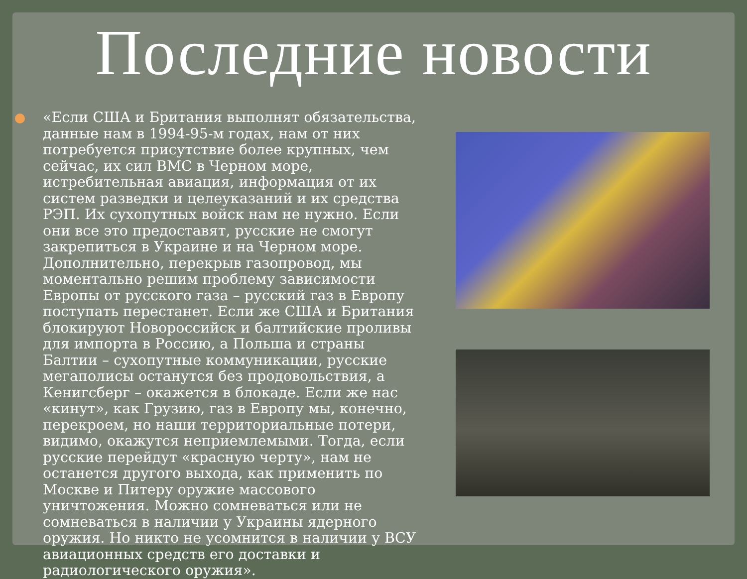Последние новости
«Если США и Британия выполнят обязательства, данные нам в 1994-95-м годах, нам от них потребуется присутствие более крупных, чем сейчас, их сил ВМС в Черном море, истребительная авиация, информация от их систем разведки и целеуказаний и их средства РЭП. Их сухопутных войск нам не нужно. Если они все это предоставят, русские не смогут закрепиться в Украине и на Черном море. Дополнительно, перекрыв газопровод, мы моментально решим проблему зависимости Европы от русского газа – русский газ в Европу поступать перестанет. Если же США и Британия блокируют Новороссийск и балтийские проливы для импорта в Россию, а Польша и страны Балтии – сухопутные коммуникации, русские мегаполисы останутся без продовольствия, а Кенигсберг – окажется в блокаде. Если же нас «кинут», как Грузию, газ в Европу мы, конечно, перекроем, но наши территориальные потери, видимо, окажутся неприемлемыми. Тогда, если русские перейдут «красную черту», нам не останется другого выхода, как применить по Москве и Питеру оружие массового уничтожения. Можно сомневаться или не сомневаться в наличии у Украины ядерного оружия. Но никто не усомнится в наличии у ВСУ авиационных средств его доставки и радиологического оружия».